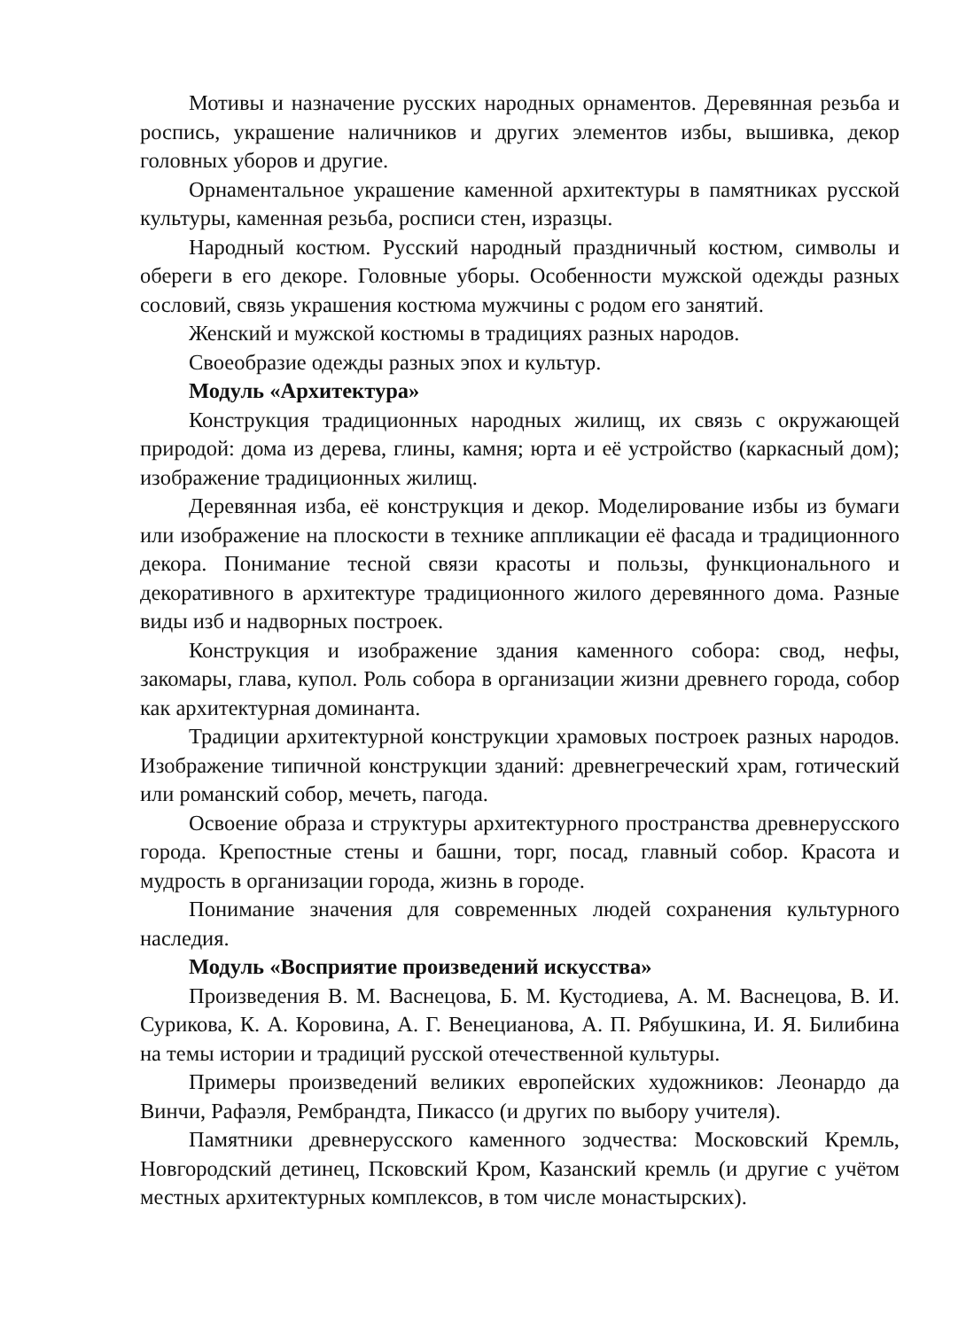Мотивы и назначение русских народных орнаментов. Деревянная резьба и роспись, украшение наличников и других элементов избы, вышивка, декор головных уборов и другие.
Орнаментальное украшение каменной архитектуры в памятниках русской культуры, каменная резьба, росписи стен, изразцы.
Народный костюм. Русский народный праздничный костюм, символы и обереги в его декоре. Головные уборы. Особенности мужской одежды разных сословий, связь украшения костюма мужчины с родом его занятий.
Женский и мужской костюмы в традициях разных народов.
Своеобразие одежды разных эпох и культур.
Модуль «Архитектура»
Конструкция традиционных народных жилищ, их связь с окружающей природой: дома из дерева, глины, камня; юрта и её устройство (каркасный дом); изображение традиционных жилищ.
Деревянная изба, её конструкция и декор. Моделирование избы из бумаги или изображение на плоскости в технике аппликации её фасада и традиционного декора. Понимание тесной связи красоты и пользы, функционального и декоративного в архитектуре традиционного жилого деревянного дома. Разные виды изб и надворных построек.
Конструкция и изображение здания каменного собора: свод, нефы, закомары, глава, купол. Роль собора в организации жизни древнего города, собор как архитектурная доминанта.
Традиции архитектурной конструкции храмовых построек разных народов. Изображение типичной конструкции зданий: древнегреческий храм, готический или романский собор, мечеть, пагода.
Освоение образа и структуры архитектурного пространства древнерусского города. Крепостные стены и башни, торг, посад, главный собор. Красота и мудрость в организации города, жизнь в городе.
Понимание значения для современных людей сохранения культурного наследия.
Модуль «Восприятие произведений искусства»
Произведения В. М. Васнецова, Б. М. Кустодиева, А. М. Васнецова, В. И. Сурикова, К. А. Коровина, А. Г. Венецианова, А. П. Рябушкина, И. Я. Билибина на темы истории и традиций русской отечественной культуры.
Примеры произведений великих европейских художников: Леонардо да Винчи, Рафаэля, Рембрандта, Пикассо (и других по выбору учителя).
Памятники древнерусского каменного зодчества: Московский Кремль, Новгородский детинец, Псковский Кром, Казанский кремль (и другие с учётом местных архитектурных комплексов, в том числе монастырских).